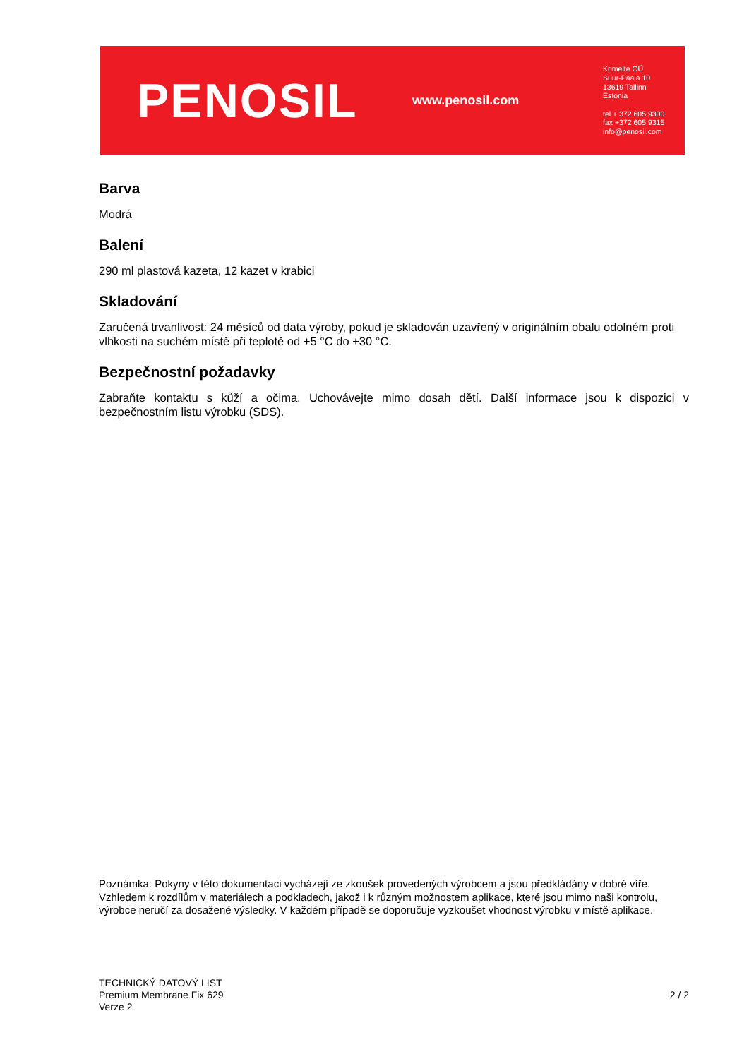PENOSIL
www.penosil.com
Krimelte OÜ
Suur-Paala 10
13619 Tallinn
Estonia
tel + 372 605 9300
fax +372 605 9315
info@penosil.com
Barva
Modrá
Balení
290 ml plastová kazeta, 12 kazet v krabici
Skladování
Zaručená trvanlivost: 24 měsíců od data výroby, pokud je skladován uzavřený v originálním obalu odolném proti vlhkosti na suchém místě při teplotě od +5 °C do +30 °C.
Bezpečnostní požadavky
Zabraňte kontaktu s kůží a očima. Uchovávejte mimo dosah dětí. Další informace jsou k dispozici v bezpečnostním listu výrobku (SDS).
Poznámka: Pokyny v této dokumentaci vycházejí ze zkoušek provedených výrobcem a jsou předkládány v dobré víře. Vzhledem k rozdílům v materiálech a podkladech, jakož i k různým možnostem aplikace, které jsou mimo naši kontrolu, výrobce neručí za dosažené výsledky. V každém případě se doporučuje vyzkoušet vhodnost výrobku v místě aplikace.
TECHNICKÝ DATOVÝ LIST
Premium Membrane Fix 629
Verze 2
2 / 2